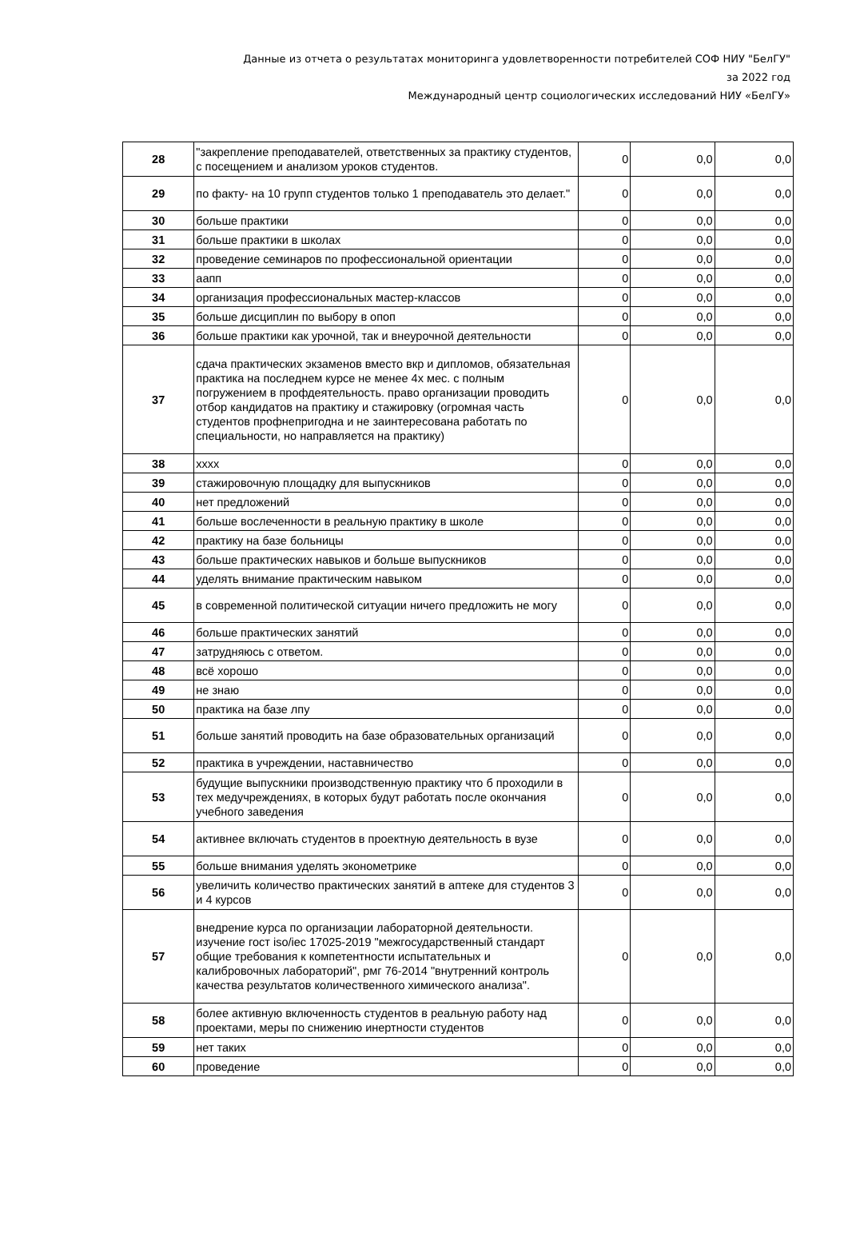Данные из отчета о результатах мониторинга удовлетворенности потребителей СОФ НИУ "БелГУ"
за 2022 год
Международный центр социологических исследований НИУ «БелГУ»
| 28 | "закрепление преподавателей, ответственных за практику студентов, с посещением и анализом уроков студентов. | 0 | 0,0 | 0,0 |
| 29 | по факту- на 10 групп студентов только 1 преподаватель это делает." | 0 | 0,0 | 0,0 |
| 30 | больше практики | 0 | 0,0 | 0,0 |
| 31 | больше практики в школах | 0 | 0,0 | 0,0 |
| 32 | проведение семинаров по профессиональной ориентации | 0 | 0,0 | 0,0 |
| 33 | аапп | 0 | 0,0 | 0,0 |
| 34 | организация профессиональных мастер-классов | 0 | 0,0 | 0,0 |
| 35 | больше дисциплин по выбору в опоп | 0 | 0,0 | 0,0 |
| 36 | больше практики как урочной, так и внеурочной деятельности | 0 | 0,0 | 0,0 |
| 37 | сдача практических экзаменов вместо вкр и дипломов, обязательная практика на последнем курсе не менее 4х мес. с полным погружением в профдеятельность. право организации проводить отбор кандидатов на практику и стажировку (огромная часть студентов профнепригодна и не заинтересована работать по специальности, но направляется на практику) | 0 | 0,0 | 0,0 |
| 38 | хххх | 0 | 0,0 | 0,0 |
| 39 | стажировочную площадку для выпускников | 0 | 0,0 | 0,0 |
| 40 | нет предложений | 0 | 0,0 | 0,0 |
| 41 | больше вослеченности в реальную практику в школе | 0 | 0,0 | 0,0 |
| 42 | практику на базе больницы | 0 | 0,0 | 0,0 |
| 43 | больше практических навыков и больше выпускников | 0 | 0,0 | 0,0 |
| 44 | уделять внимание практическим навыком | 0 | 0,0 | 0,0 |
| 45 | в современной политической ситуации ничего предложить не могу | 0 | 0,0 | 0,0 |
| 46 | больше практических занятий | 0 | 0,0 | 0,0 |
| 47 | затрудняюсь с ответом. | 0 | 0,0 | 0,0 |
| 48 | всё хорошо | 0 | 0,0 | 0,0 |
| 49 | не знаю | 0 | 0,0 | 0,0 |
| 50 | практика на базе лпу | 0 | 0,0 | 0,0 |
| 51 | больше занятий проводить на базе образовательных организаций | 0 | 0,0 | 0,0 |
| 52 | практика в учреждении, наставничество | 0 | 0,0 | 0,0 |
| 53 | будущие выпускники производственную практику что б проходили в тех медучреждениях, в которых будут работать после окончания учебного заведения | 0 | 0,0 | 0,0 |
| 54 | активнее включать студентов в проектную деятельность в вузе | 0 | 0,0 | 0,0 |
| 55 | больше внимания уделять эконометрике | 0 | 0,0 | 0,0 |
| 56 | увеличить количество практических занятий в аптеке для студентов 3 и 4 курсов | 0 | 0,0 | 0,0 |
| 57 | внедрение курса по организации лабораторной деятельности. изучение гост iso/iec 17025-2019 "межгосударственный стандарт общие требования к компетентности испытательных и калибровочных лабораторий", рмг 76-2014 "внутренний контроль качества результатов количественного химического анализа". | 0 | 0,0 | 0,0 |
| 58 | более активную включенность студентов в реальную работу над проектами, меры по снижению инертности студентов | 0 | 0,0 | 0,0 |
| 59 | нет таких | 0 | 0,0 | 0,0 |
| 60 | проведение | 0 | 0,0 | 0,0 |